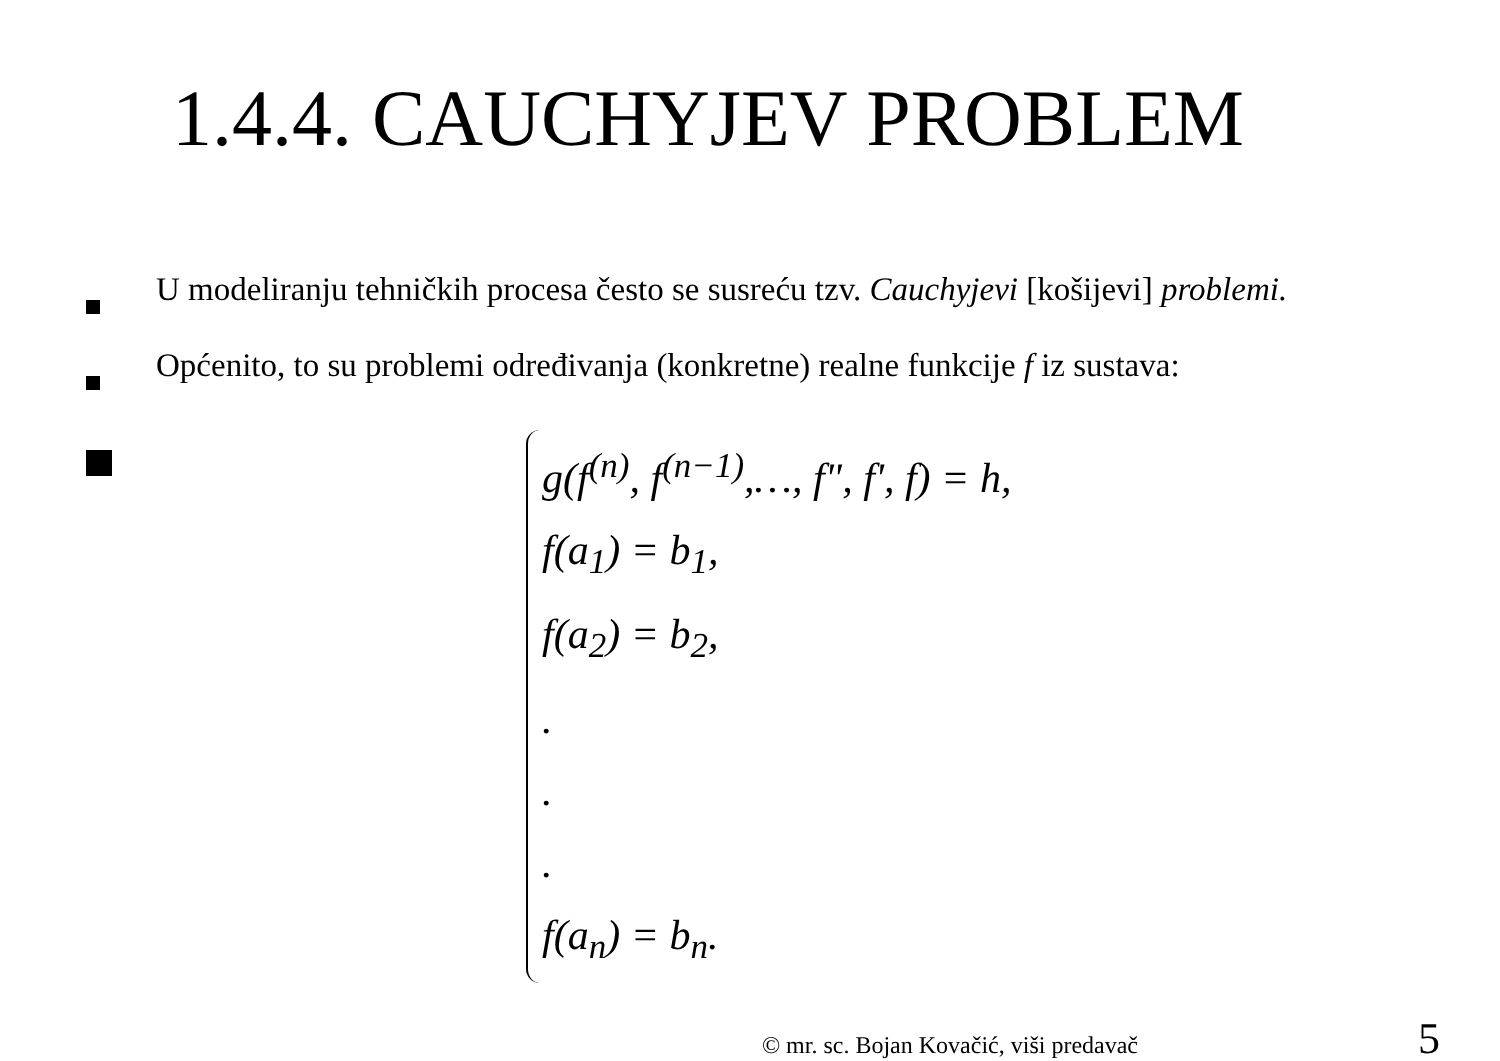1.4.4. CAUCHYJEV PROBLEM
U modeliranju tehničkih procesa često se susreću tzv. Cauchyjevi [košijevi] problemi.
Općenito, to su problemi određivanja (konkretne) realne funkcije f iz sustava:
g(f<sup>(n)</sup>, f<sup>(n−1)</sup>,…, f", f', f) = h,
f(a<sub>1</sub>) = b<sub>1</sub>,
f(a<sub>2</sub>) = b<sub>2</sub>,
.
.
.
f(a<sub>n</sub>) = b<sub>n</sub>.
© mr. sc. Bojan Kovačić, viši predavač 5